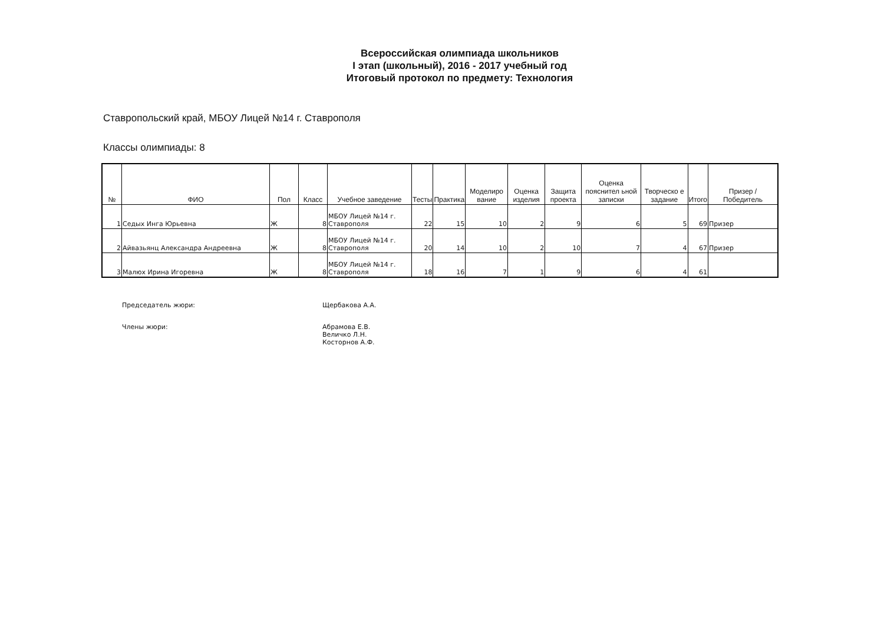Всероссийская олимпиада школьников
I этап (школьный), 2016 - 2017 учебный год
Итоговый протокол по предмету: Технология
Ставропольский край, МБОУ Лицей №14 г. Ставрополя
Классы олимпиады: 8
| № | ФИО | Пол | Класс | Учебное заведение | Тесты | Практика | Моделиро вание | Оценка изделия | Защита проекта | Оценка пояснител ьной записки | Творческо е задание | Итого | Призер / Победитель |
| --- | --- | --- | --- | --- | --- | --- | --- | --- | --- | --- | --- | --- | --- |
| 1 | Седых Инга Юрьевна | Ж | 8 | МБОУ Лицей №14 г. Ставрополя | 22 | 15 | 10 | 2 | 9 | 6 | 5 | 69 | Призер |
| 2 | Айвазьянц Александра Андреевна | Ж | 8 | МБОУ Лицей №14 г. Ставрополя | 20 | 14 | 10 | 2 | 10 | 7 | 4 | 67 | Призер |
| 3 | Малюх Ирина Игоревна | Ж | 8 | МБОУ Лицей №14 г. Ставрополя | 18 | 16 | 7 | 1 | 9 | 6 | 4 | 61 | |
Председатель жюри:
Щербакова А.А.
Члены жюри:
Абрамова Е.В.
Величко Л.Н.
Косторнов А.Ф.